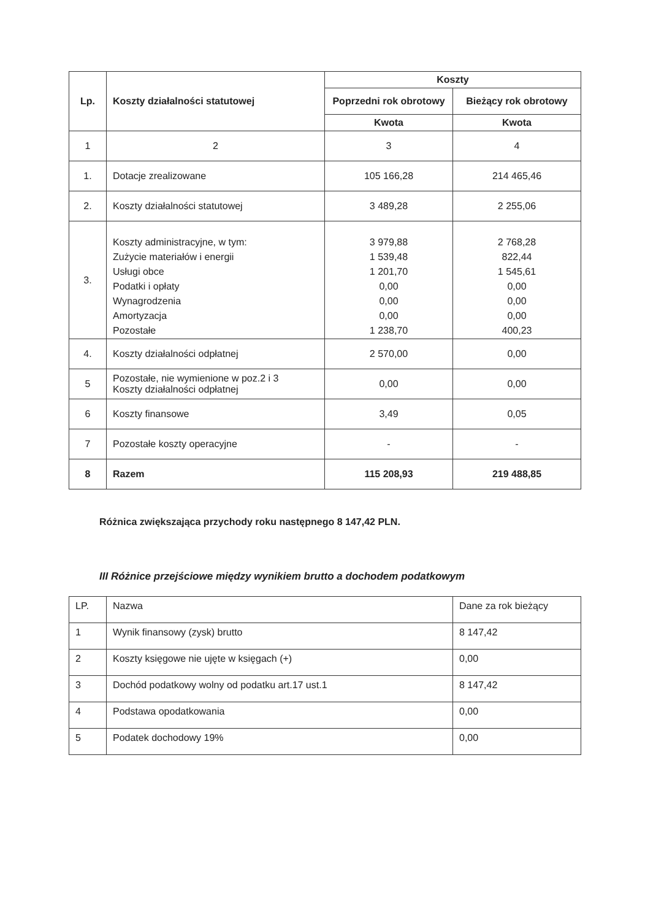| Lp. | Koszty działalności statutowej | Koszty | |
| --- | --- | --- | --- |
| | | Poprzedni rok obrotowy | Bieżący rok obrotowy |
| | | Kwota | Kwota |
| 1 | 2 | 3 | 4 |
| 1. | Dotacje zrealizowane | 105 166,28 | 214 465,46 |
| 2. | Koszty działalności statutowej | 3 489,28 | 2 255,06 |
| 3. | Koszty administracyjne, w tym: Zużycie materiałów i energii Usługi obce Podatki i opłaty Wynagrodzenia Amortyzacja Pozostałe | 3 979,88 1 539,48 1 201,70 0,00 0,00 0,00 1 238,70 | 2 768,28 822,44 1 545,61 0,00 0,00 0,00 400,23 |
| 4. | Koszty działalności odpłatnej | 2 570,00 | 0,00 |
| 5 | Pozostałe, nie wymienione w poz.2 i 3 Koszty działalności odpłatnej | 0,00 | 0,00 |
| 6 | Koszty finansowe | 3,49 | 0,05 |
| 7 | Pozostałe koszty operacyjne | - | - |
| 8 | Razem | 115 208,93 | 219 488,85 |
Różnica zwiększająca przychody roku następnego 8 147,42 PLN.
III Różnice przejściowe między wynikiem brutto a dochodem podatkowym
| LP. | Nazwa | Dane za rok bieżący |
| 1 | Wynik finansowy (zysk) brutto | 8 147,42 |
| 2 | Koszty księgowe nie ujęte w księgach (+) | 0,00 |
| 3 | Dochód podatkowy wolny od podatku art.17 ust.1 | 8 147,42 |
| 4 | Podstawa opodatkowania | 0,00 |
| 5 | Podatek dochodowy 19% | 0,00 |